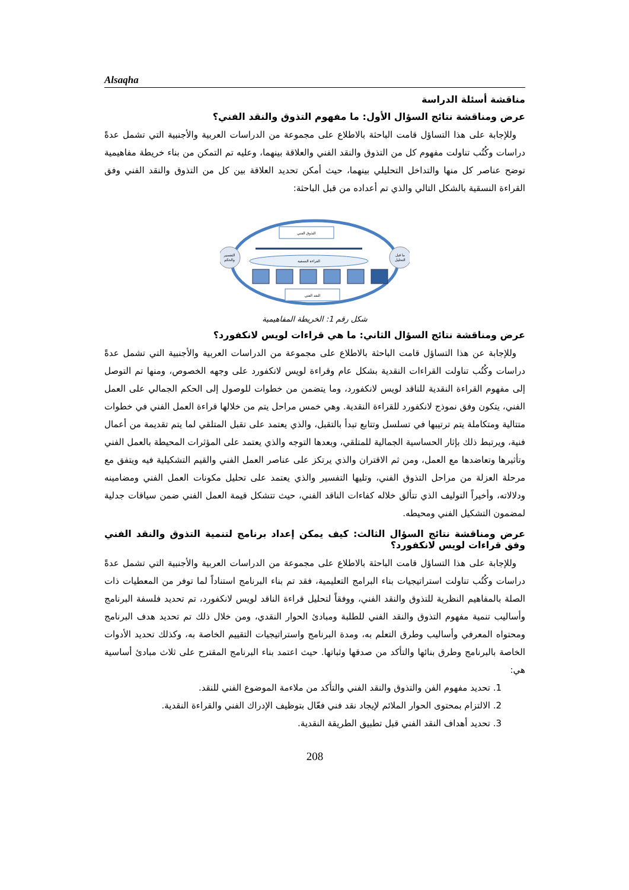Alsaqha
مناقشة أسئلة الدراسة
عرض ومناقشة نتائج السؤال الأول: ما مفهوم التذوق والنقد الفني؟
وللإجابة على هذا التساؤل قامت الباحثة بالاطلاع على مجموعة من الدراسات العربية والأجنبية التي تشمل عدةً دراسات وكُتُب تناولت مفهوم كل من التذوق والنقد الفني والعلاقة بينهما، وعليه تم التمكن من بناء خريطة مفاهيمية توضح عناصر كل منها والتداخل التحليلي بينهما، حيث أمكن تحديد العلاقة بين كل من التذوق والنقد الفني وفق القراءة النسقية بالشكل التالي والذي تم أعداده من قبل الباحثة:
التذوق الفني
القراءة النسقية
التفسير
والحكم
ما قبل
التحليل
النقد الفني
شكل رقم 1: الخريطة المفاهيمية
عرض ومناقشة نتائج السؤال الثاني: ما هي قراءات لويس لانكفورد؟
وللإجابة عن هذا التساؤل قامت الباحثة بالاطلاع على مجموعة من الدراسات العربية والأجنبية التي تشمل عدةً دراسات وكُتُب تناولت القراءات النقدية بشكل عام وقراءة لويس لانكفورد على وجهه الخصوص، ومنها تم التوصل إلى مفهوم القراءة النقدية للناقد لويس لانكفورد، وما يتضمن من خطوات للوصول إلى الحكم الجمالي على العمل الفني، يتكون وفق نموذج لانكفورد للقراءة النقدية. وهي خمس مراحل يتم من خلالها قراءة العمل الفني في خطوات متتالية ومتكاملة يتم ترتيبها في تسلسل وتتابع تبدأ بالتقبل، والذي يعتمد على تقبل المتلقي لما يتم تقديمة من أعمال فنية، ويرتبط ذلك بإثار الحساسية الجمالية للمتلقي، وبعدها التوجه والذي يعتمد على المؤثرات المحيطة بالعمل الفني وتأثيرها وتعاضدها مع العمل، ومن ثم الاقتران والذي يرتكز على عناصر العمل الفني والقيم التشكيلية فيه ويتفق مع مرحلة العزلة من مراحل التذوق الفني، وتليها التفسير والذي يعتمد على تحليل مكونات العمل الفني ومضامينه ودلالاته، وأخيراً التوليف الذي تتألق خلاله كفاءات الناقد الفني، حيث تتشكل قيمة العمل الفني ضمن سياقات جدلية لمضمون التشكيل الفني ومحيطه.
عرض ومناقشة نتائج السؤال الثالث: كيف يمكن إعداد برنامج لتنمية التذوق والنقد الفني وفق قراءات لويس لانكفورد؟
وللإجابة على هذا التساؤل قامت الباحثة بالاطلاع على مجموعة من الدراسات العربية والأجنبية التي تشمل عدةً دراسات وكُتُب تناولت استراتيجيات بناء البرامج التعليمية، فقد تم بناء البرنامج استناداً لما توفر من المعطيات ذات الصلة بالمفاهيم النظرية للتذوق والنقد الفني، ووفقاً لتحليل قراءة الناقد لويس لانكفورد، تم تحديد فلسفة البرنامج وأساليب تنمية مفهوم التذوق والنقد الفني للطلبة ومبادئ الحوار النقدي، ومن خلال ذلك تم تحديد هدف البرنامج ومحتواه المعرفي وأساليب وطرق التعلم به، ومدة البرنامج واستراتيجيات التقييم الخاصة به، وكذلك تحديد الأدوات الخاصة بالبرنامج وطرق بنائها والتأكد من صدقها وثباتها. حيث اعتمد بناء البرنامج المقترح على ثلاث مبادئ أساسية هي:
1. تحديد مفهوم الفن والتذوق والنقد الفني والتأكد من ملاءمة الموضوع الفني للنقد.
2. الالتزام بمحتوى الحوار الملائم لإيجاد نقد فني فعّال بتوظيف الإدراك الفني والقراءة النقدية.
3. تحديد أهداف النقد الفني قبل تطبيق الطريقة النقدية.
208